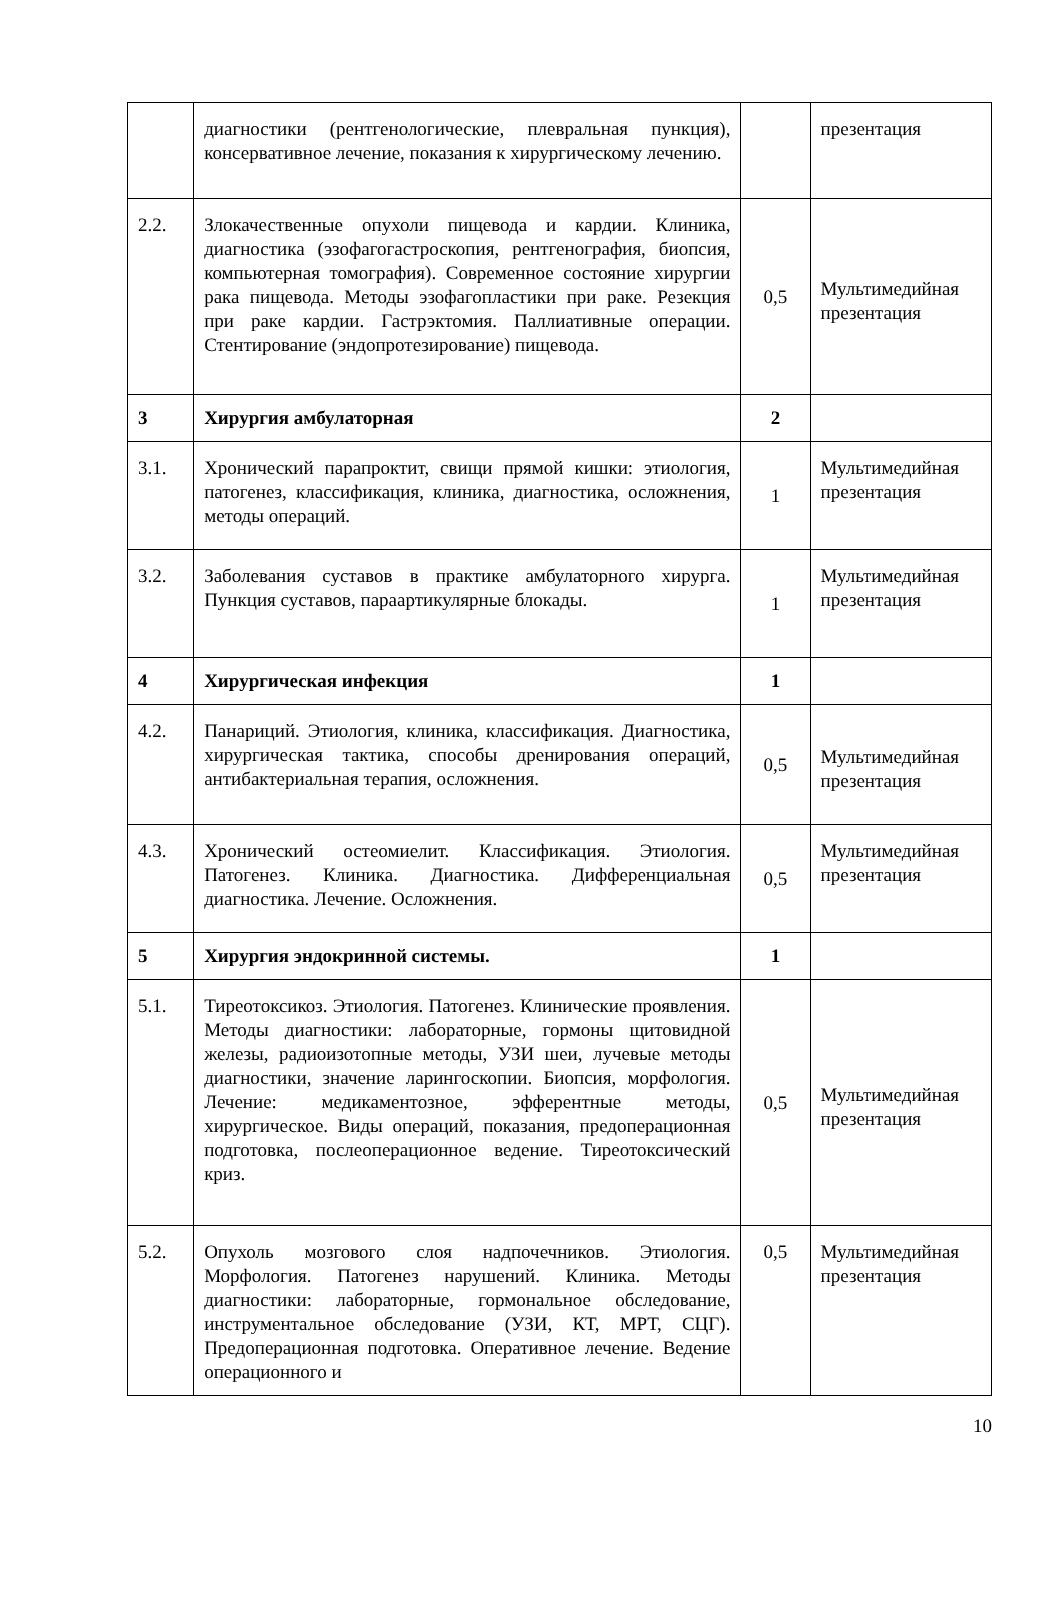| | диагностики (рентгенологические, плевральная пункция), консервативное лечение, показания к хирургическому лечению. | | презентация |
| 2.2. | Злокачественные опухоли пищевода и кардии. Клиника, диагностика (эзофагогастроскопия, рентгенография, биопсия, компьютерная томография). Современное состояние хирургии рака пищевода. Методы эзофагопластики при раке. Резекция при раке кардии. Гастрэктомия. Паллиативные операции. Стентирование (эндопротезирование) пищевода. | 0,5 | Мультимедийная презентация |
| 3 | Хирургия амбулаторная | 2 | |
| 3.1. | Хронический парапроктит, свищи прямой кишки: этиология, патогенез, классификация, клиника, диагностика, осложнения, методы операций. | 1 | Мультимедийная презентация |
| 3.2. | Заболевания суставов в практике амбулаторного хирурга. Пункция суставов, параартикулярные блокады. | 1 | Мультимедийная презентация |
| 4 | Хирургическая инфекция | 1 | |
| 4.2. | Панариций. Этиология, клиника, классификация. Диагностика, хирургическая тактика, способы дренирования операций, антибактериальная терапия, осложнения. | 0,5 | Мультимедийная презентация |
| 4.3. | Хронический остеомиелит. Классификация. Этиология. Патогенез. Клиника. Диагностика. Дифференциальная диагностика. Лечение. Осложнения. | 0,5 | Мультимедийная презентация |
| 5 | Хирургия эндокринной системы. | 1 | |
| 5.1. | Тиреотоксикоз. Этиология. Патогенез. Клинические проявления. Методы диагностики: лабораторные, гормоны щитовидной железы, радиоизотопные методы, УЗИ шеи, лучевые методы диагностики, значение ларингоскопии. Биопсия, морфология. Лечение: медикаментозное, эфферентные методы, хирургическое. Виды операций, показания, предоперационная подготовка, послеоперационное ведение. Тиреотоксический криз. | 0,5 | Мультимедийная презентация |
| 5.2. | Опухоль мозгового слоя надпочечников. Этиология. Морфология. Патогенез нарушений. Клиника. Методы диагностики: лабораторные, гормональное обследование, инструментальное обследование (УЗИ, КТ, МРТ, СЦГ). Предоперационная подготовка. Оперативное лечение. Ведение операционного и | 0,5 | Мультимедийная презентация |
10